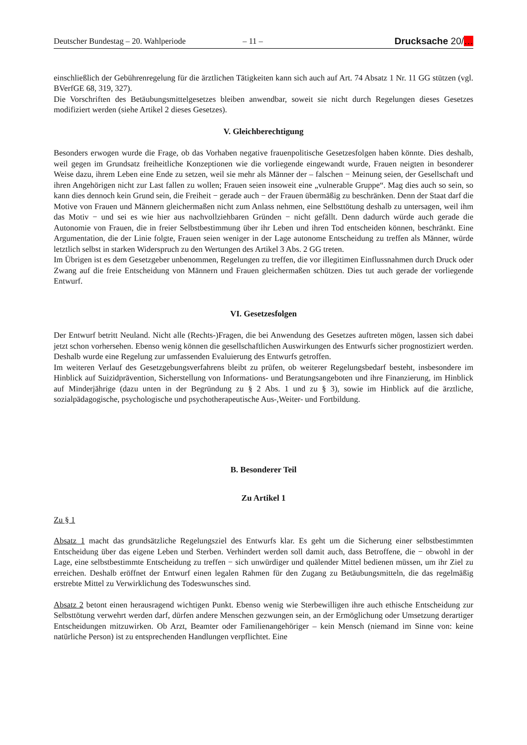Deutscher Bundestag – 20. Wahlperiode – 11 – Drucksache 20/…
einschließlich der Gebührenregelung für die ärztlichen Tätigkeiten kann sich auch auf Art. 74 Absatz 1 Nr. 11 GG stützen (vgl. BVerfGE 68, 319, 327).
Die Vorschriften des Betäubungsmittelgesetzes bleiben anwendbar, soweit sie nicht durch Regelungen dieses Gesetzes modifiziert werden (siehe Artikel 2 dieses Gesetzes).
V. Gleichberechtigung
Besonders erwogen wurde die Frage, ob das Vorhaben negative frauenpolitische Gesetzesfolgen haben könnte. Dies deshalb, weil gegen im Grundsatz freiheitliche Konzeptionen wie die vorliegende eingewandt wurde, Frauen neigten in besonderer Weise dazu, ihrem Leben eine Ende zu setzen, weil sie mehr als Männer der – falschen − Meinung seien, der Gesellschaft und ihren Angehörigen nicht zur Last fallen zu wollen; Frauen seien insoweit eine „vulnerable Gruppe“. Mag dies auch so sein, so kann dies dennoch kein Grund sein, die Freiheit − gerade auch − der Frauen übermäßig zu beschränken. Denn der Staat darf die Motive von Frauen und Männern gleichermaßen nicht zum Anlass nehmen, eine Selbsttötung deshalb zu untersagen, weil ihm das Motiv − und sei es wie hier aus nachvollziehbaren Gründen − nicht gefällt. Denn dadurch würde auch gerade die Autonomie von Frauen, die in freier Selbstbestimmung über ihr Leben und ihren Tod entscheiden können, beschränkt. Eine Argumentation, die der Linie folgte, Frauen seien weniger in der Lage autonome Entscheidung zu treffen als Männer, würde letztlich selbst in starken Widerspruch zu den Wertungen des Artikel 3 Abs. 2 GG treten.
Im Übrigen ist es dem Gesetzgeber unbenommen, Regelungen zu treffen, die vor illegitimen Einflussnahmen durch Druck oder Zwang auf die freie Entscheidung von Männern und Frauen gleichermaßen schützen. Dies tut auch gerade der vorliegende Entwurf.
VI. Gesetzesfolgen
Der Entwurf betritt Neuland. Nicht alle (Rechts-)Fragen, die bei Anwendung des Gesetzes auftreten mögen, lassen sich dabei jetzt schon vorhersehen. Ebenso wenig können die gesellschaftlichen Auswirkungen des Entwurfs sicher prognostiziert werden. Deshalb wurde eine Regelung zur umfassenden Evaluierung des Entwurfs getroffen.
Im weiteren Verlauf des Gesetzgebungsverfahrens bleibt zu prüfen, ob weiterer Regelungsbedarf besteht, insbesondere im Hinblick auf Suizidprävention, Sicherstellung von Informations- und Beratungsangeboten und ihre Finanzierung, im Hinblick auf Minderjährige (dazu unten in der Begründung zu § 2 Abs. 1 und zu § 3), sowie im Hinblick auf die ärztliche, sozialpädagogische, psychologische und psychotherapeutische Aus-,Weiter- und Fortbildung.
B. Besonderer Teil
Zu Artikel 1
Zu § 1
Absatz 1 macht das grundsätzliche Regelungsziel des Entwurfs klar. Es geht um die Sicherung einer selbstbestimmten Entscheidung über das eigene Leben und Sterben. Verhindert werden soll damit auch, dass Betroffene, die − obwohl in der Lage, eine selbstbestimmte Entscheidung zu treffen − sich unwürdiger und quälender Mittel bedienen müssen, um ihr Ziel zu erreichen. Deshalb eröffnet der Entwurf einen legalen Rahmen für den Zugang zu Betäubungsmitteln, die das regelmäßig erstrebte Mittel zu Verwirklichung des Todeswunsches sind.
Absatz 2 betont einen herausragend wichtigen Punkt. Ebenso wenig wie Sterbewilligen ihre auch ethische Entscheidung zur Selbsttötung verwehrt werden darf, dürfen andere Menschen gezwungen sein, an der Ermöglichung oder Umsetzung derartiger Entscheidungen mitzuwirken. Ob Arzt, Beamter oder Familienangehöriger – kein Mensch (niemand im Sinne von: keine natürliche Person) ist zu entsprechenden Handlungen verpflichtet. Eine